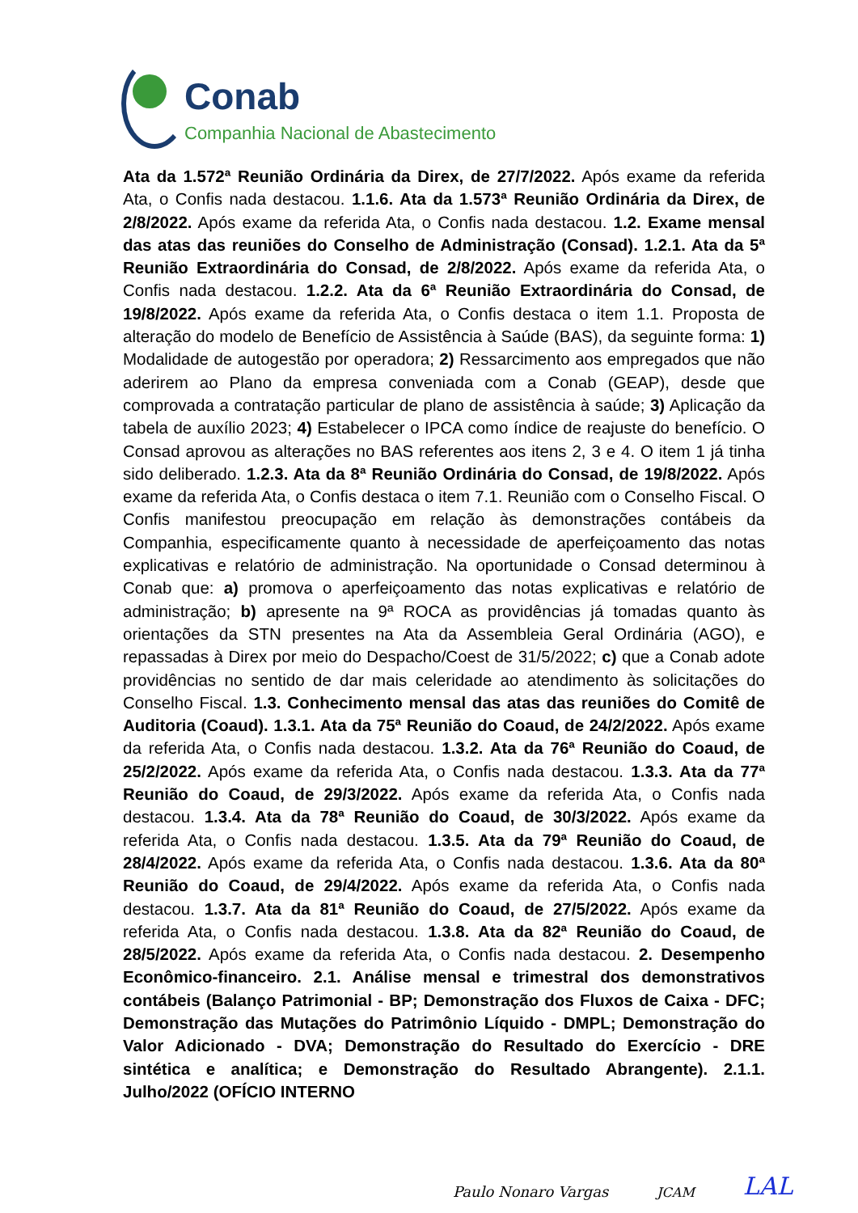Conab
Companhia Nacional de Abastecimento
Ata da 1.572ª Reunião Ordinária da Direx, de 27/7/2022. Após exame da referida Ata, o Confis nada destacou. 1.1.6. Ata da 1.573ª Reunião Ordinária da Direx, de 2/8/2022. Após exame da referida Ata, o Confis nada destacou. 1.2. Exame mensal das atas das reuniões do Conselho de Administração (Consad). 1.2.1. Ata da 5ª Reunião Extraordinária do Consad, de 2/8/2022. Após exame da referida Ata, o Confis nada destacou. 1.2.2. Ata da 6ª Reunião Extraordinária do Consad, de 19/8/2022. Após exame da referida Ata, o Confis destaca o item 1.1. Proposta de alteração do modelo de Benefício de Assistência à Saúde (BAS), da seguinte forma: 1) Modalidade de autogestão por operadora; 2) Ressarcimento aos empregados que não aderirem ao Plano da empresa conveniada com a Conab (GEAP), desde que comprovada a contratação particular de plano de assistência à saúde; 3) Aplicação da tabela de auxílio 2023; 4) Estabelecer o IPCA como índice de reajuste do benefício. O Consad aprovou as alterações no BAS referentes aos itens 2, 3 e 4. O item 1 já tinha sido deliberado. 1.2.3. Ata da 8ª Reunião Ordinária do Consad, de 19/8/2022. Após exame da referida Ata, o Confis destaca o item 7.1. Reunião com o Conselho Fiscal. O Confis manifestou preocupação em relação às demonstrações contábeis da Companhia, especificamente quanto à necessidade de aperfeiçoamento das notas explicativas e relatório de administração. Na oportunidade o Consad determinou à Conab que: a) promova o aperfeiçoamento das notas explicativas e relatório de administração; b) apresente na 9ª ROCA as providências já tomadas quanto às orientações da STN presentes na Ata da Assembleia Geral Ordinária (AGO), e repassadas à Direx por meio do Despacho/Coest de 31/5/2022; c) que a Conab adote providências no sentido de dar mais celeridade ao atendimento às solicitações do Conselho Fiscal. 1.3. Conhecimento mensal das atas das reuniões do Comitê de Auditoria (Coaud). 1.3.1. Ata da 75ª Reunião do Coaud, de 24/2/2022. Após exame da referida Ata, o Confis nada destacou. 1.3.2. Ata da 76ª Reunião do Coaud, de 25/2/2022. Após exame da referida Ata, o Confis nada destacou. 1.3.3. Ata da 77ª Reunião do Coaud, de 29/3/2022. Após exame da referida Ata, o Confis nada destacou. 1.3.4. Ata da 78ª Reunião do Coaud, de 30/3/2022. Após exame da referida Ata, o Confis nada destacou. 1.3.5. Ata da 79ª Reunião do Coaud, de 28/4/2022. Após exame da referida Ata, o Confis nada destacou. 1.3.6. Ata da 80ª Reunião do Coaud, de 29/4/2022. Após exame da referida Ata, o Confis nada destacou. 1.3.7. Ata da 81ª Reunião do Coaud, de 27/5/2022. Após exame da referida Ata, o Confis nada destacou. 1.3.8. Ata da 82ª Reunião do Coaud, de 28/5/2022. Após exame da referida Ata, o Confis nada destacou. 2. Desempenho Econômico-financeiro. 2.1. Análise mensal e trimestral dos demonstrativos contábeis (Balanço Patrimonial - BP; Demonstração dos Fluxos de Caixa - DFC; Demonstração das Mutações do Patrimônio Líquido - DMPL; Demonstração do Valor Adicionado - DVA; Demonstração do Resultado do Exercício - DRE sintética e analítica; e Demonstração do Resultado Abrangente). 2.1.1. Julho/2022 (OFÍCIO INTERNO
Paulo Nonaro Vargas JCAM LAL